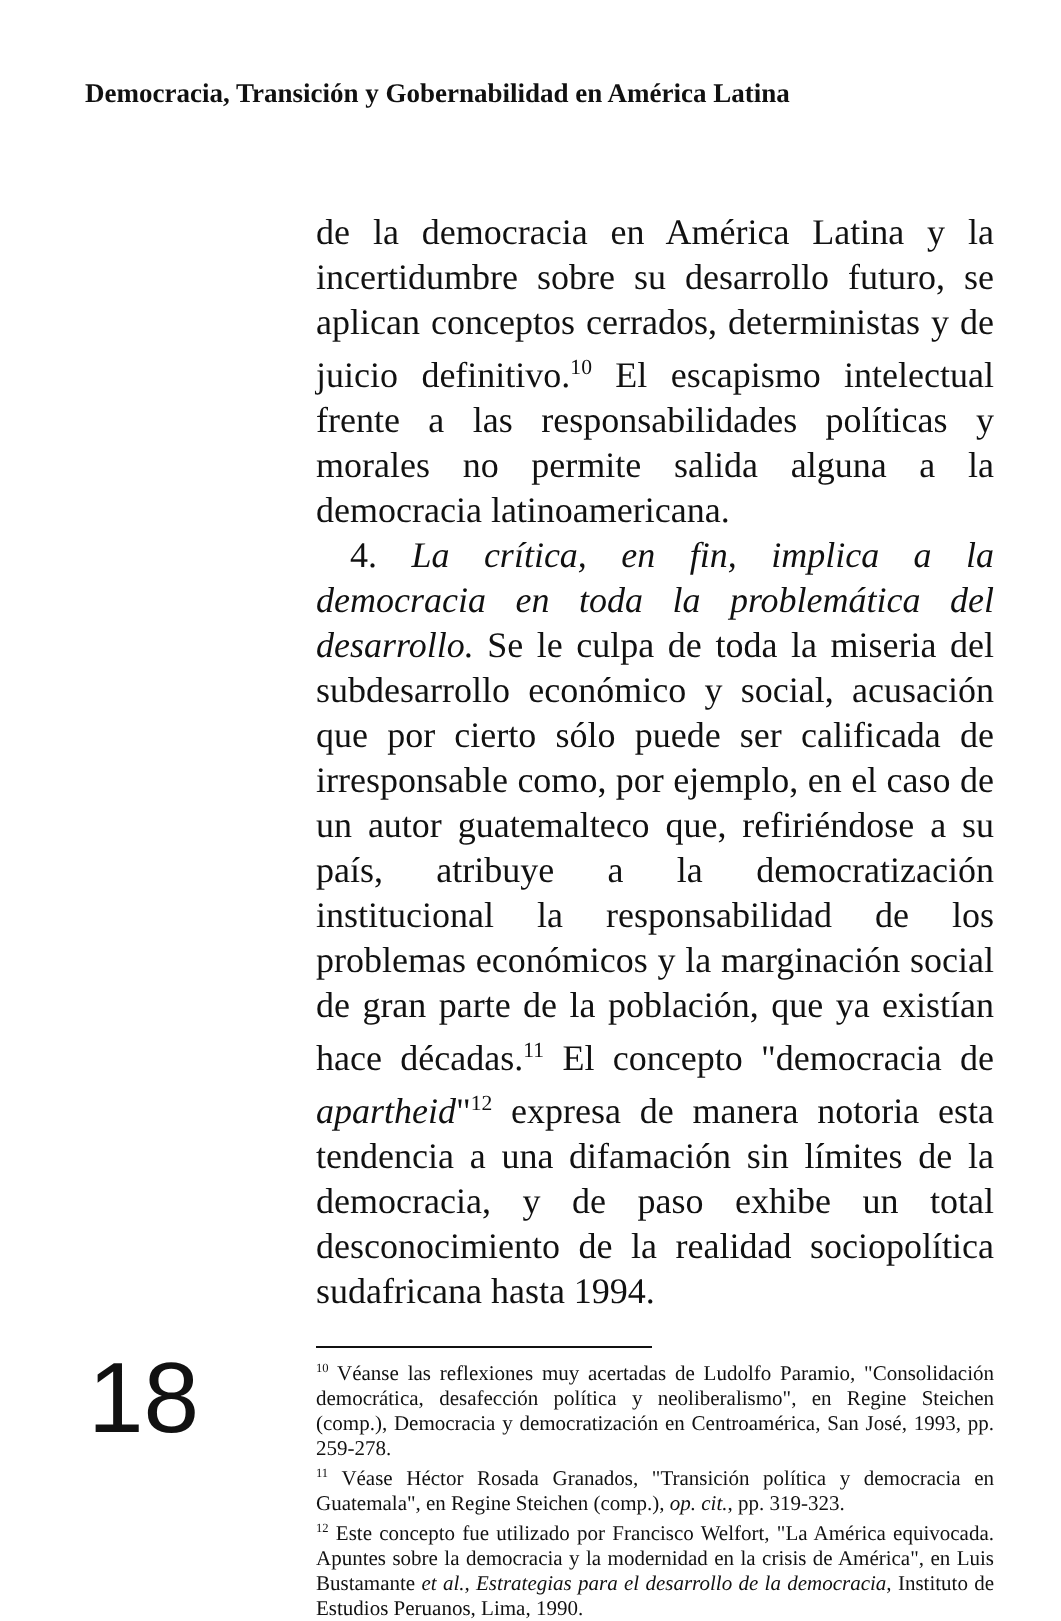Democracia, Transición y Gobernabilidad en América Latina
de la democracia en América Latina y la incertidumbre sobre su desarrollo futuro, se aplican conceptos cerrados, deterministas y de juicio definitivo.<sup>10</sup> El escapismo intelectual frente a las responsabilidades políticas y morales no permite salida alguna a la democracia latinoamericana.
4. La crítica, en fin, implica a la democracia en toda la problemática del desarrollo. Se le culpa de toda la miseria del subdesarrollo económico y social, acusación que por cierto sólo puede ser calificada de irresponsable como, por ejemplo, en el caso de un autor guatemalteco que, refiriéndose a su país, atribuye a la democratización institucional la responsabilidad de los problemas económicos y la marginación social de gran parte de la población, que ya existían hace décadas.<sup>11</sup> El concepto "democracia de apartheid"<sup>12</sup> expresa de manera notoria esta tendencia a una difamación sin límites de la democracia, y de paso exhibe un total desconocimiento de la realidad sociopolítica sudafricana hasta 1994.
<sup>10</sup> Véanse las reflexiones muy acertadas de Ludolfo Paramio, "Consolidación democrática, desafección política y neoliberalismo", en Regine Steichen (comp.), Democracia y democratización en Centroamérica, San José, 1993, pp. 259-278.
<sup>11</sup> Véase Héctor Rosada Granados, "Transición política y democracia en Guatemala", en Regine Steichen (comp.), op. cit., pp. 319-323.
<sup>12</sup> Este concepto fue utilizado por Francisco Welfort, "La América equivocada. Apuntes sobre la democracia y la modernidad en la crisis de América", en Luis Bustamante et al., Estrategias para el desarrollo de la democracia, Instituto de Estudios Peruanos, Lima, 1990.
18